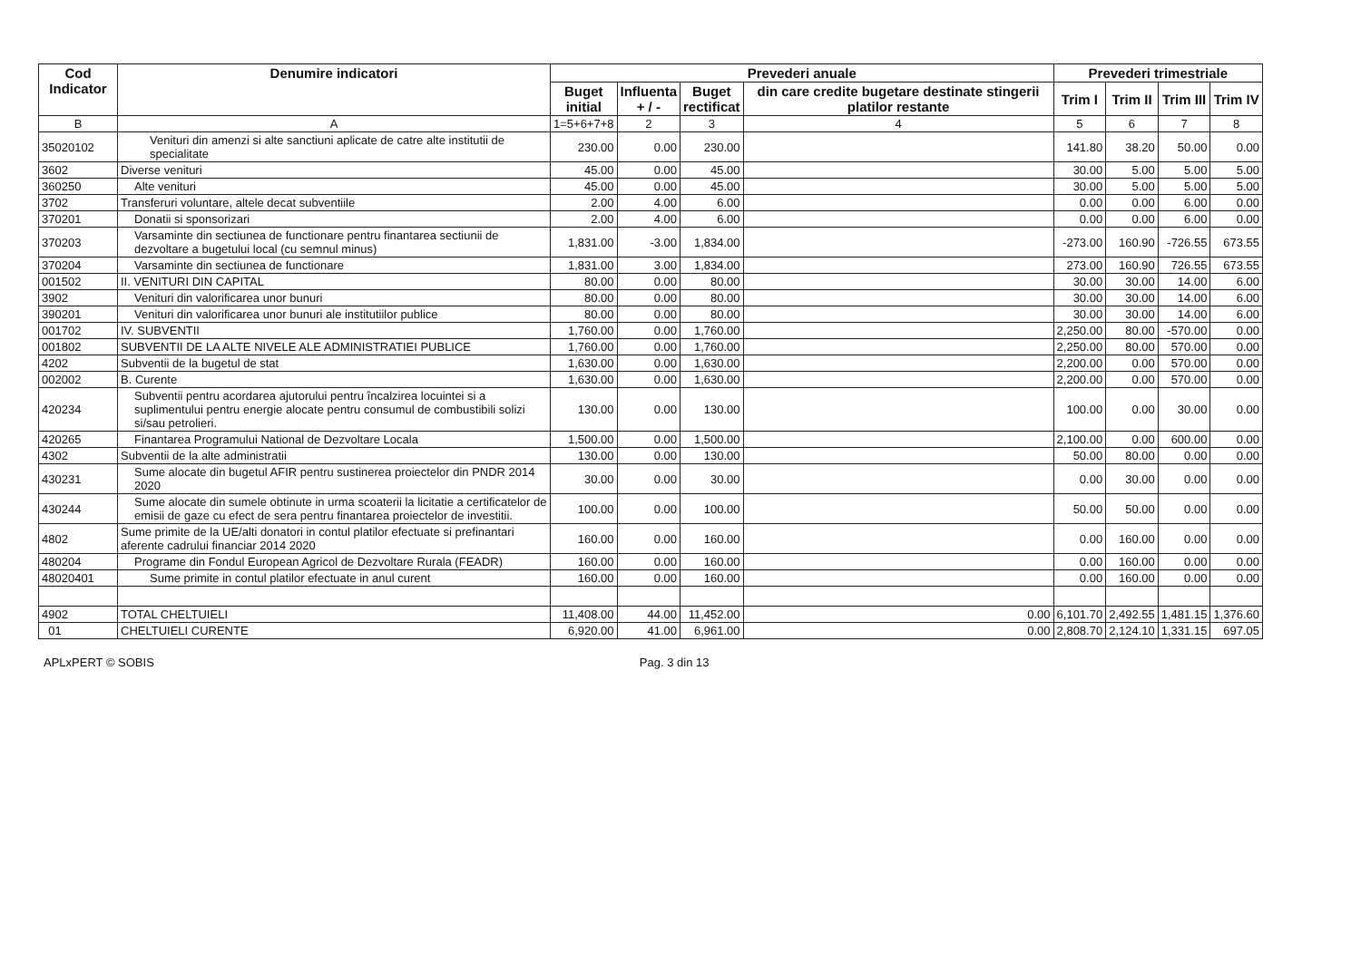| Cod Indicator | Denumire indicatori | Prevederi anuale | | | | Prevederi trimestriale | | | |
| --- | --- | --- | --- | --- | --- | --- | --- | --- | --- |
| | | Buget initial | Influenta + / - | Buget rectificat | din care credite bugetare destinate stingerii platilor restante | Trim I | Trim II | Trim III | Trim IV |
| B | A | 1=5+6+7+8 | 2 | 3 | 4 | 5 | 6 | 7 | 8 |
| 35020102 | Venituri din amenzi si alte sanctiuni aplicate de catre alte institutii de specialitate | 230.00 | 0.00 | 230.00 | | 141.80 | 38.20 | 50.00 | 0.00 |
| 3602 | Diverse venituri | 45.00 | 0.00 | 45.00 | | 30.00 | 5.00 | 5.00 | 5.00 |
| 360250 | Alte venituri | 45.00 | 0.00 | 45.00 | | 30.00 | 5.00 | 5.00 | 5.00 |
| 3702 | Transferuri voluntare, altele decat subventiile | 2.00 | 4.00 | 6.00 | | 0.00 | 0.00 | 6.00 | 0.00 |
| 370201 | Donatii si sponsorizari | 2.00 | 4.00 | 6.00 | | 0.00 | 0.00 | 6.00 | 0.00 |
| 370203 | Varsaminte din sectiunea de functionare pentru finantarea sectiunii de dezvoltare a bugetului local (cu semnul minus) | 1,831.00 | -3.00 | 1,834.00 | | -273.00 | 160.90 | -726.55 | 673.55 |
| 370204 | Varsaminte din sectiunea de functionare | 1,831.00 | 3.00 | 1,834.00 | | 273.00 | 160.90 | 726.55 | 673.55 |
| 001502 | II. VENITURI DIN CAPITAL | 80.00 | 0.00 | 80.00 | | 30.00 | 30.00 | 14.00 | 6.00 |
| 3902 | Venituri din valorificarea unor bunuri | 80.00 | 0.00 | 80.00 | | 30.00 | 30.00 | 14.00 | 6.00 |
| 390201 | Venituri din valorificarea unor bunuri ale institutiilor publice | 80.00 | 0.00 | 80.00 | | 30.00 | 30.00 | 14.00 | 6.00 |
| 001702 | IV. SUBVENTII | 1,760.00 | 0.00 | 1,760.00 | | 2,250.00 | 80.00 | -570.00 | 0.00 |
| 001802 | SUBVENTII DE LA ALTE NIVELE ALE ADMINISTRATIEI PUBLICE | 1,760.00 | 0.00 | 1,760.00 | | 2,250.00 | 80.00 | 570.00 | 0.00 |
| 4202 | Subventii de la bugetul de stat | 1,630.00 | 0.00 | 1,630.00 | | 2,200.00 | 0.00 | 570.00 | 0.00 |
| 002002 | B. Curente | 1,630.00 | 0.00 | 1,630.00 | | 2,200.00 | 0.00 | 570.00 | 0.00 |
| 420234 | Subventii pentru acordarea ajutorului pentru încalzirea locuintei si a suplimentului pentru energie alocate pentru consumul de combustibili solizi si/sau petrolieri. | 130.00 | 0.00 | 130.00 | | 100.00 | 0.00 | 30.00 | 0.00 |
| 420265 | Finantarea Programului National de Dezvoltare Locala | 1,500.00 | 0.00 | 1,500.00 | | 2,100.00 | 0.00 | 600.00 | 0.00 |
| 4302 | Subventii de la alte administratii | 130.00 | 0.00 | 130.00 | | 50.00 | 80.00 | 0.00 | 0.00 |
| 430231 | Sume alocate din bugetul AFIR pentru sustinerea proiectelor din PNDR 2014 2020 | 30.00 | 0.00 | 30.00 | | 0.00 | 30.00 | 0.00 | 0.00 |
| 430244 | Sume alocate din sumele obtinute in urma scoaterii la licitatie a certificatelor de emisii de gaze cu efect de sera pentru finantarea proiectelor de investitii. | 100.00 | 0.00 | 100.00 | | 50.00 | 50.00 | 0.00 | 0.00 |
| 4802 | Sume primite de la UE/alti donatori in contul platilor efectuate si prefinantari aferente cadrului financiar 2014 2020 | 160.00 | 0.00 | 160.00 | | 0.00 | 160.00 | 0.00 | 0.00 |
| 480204 | Programe din Fondul European Agricol de Dezvoltare Rurala (FEADR) | 160.00 | 0.00 | 160.00 | | 0.00 | 160.00 | 0.00 | 0.00 |
| 48020401 | Sume primite in contul platilor efectuate in anul curent | 160.00 | 0.00 | 160.00 | | 0.00 | 160.00 | 0.00 | 0.00 |
| 4902 | TOTAL CHELTUIELI | 11,408.00 | 44.00 | 11,452.00 | 0.00 | 6,101.70 | 2,492.55 | 1,481.15 | 1,376.60 |
| 01 | CHELTUIELI CURENTE | 6,920.00 | 41.00 | 6,961.00 | 0.00 | 2,808.70 | 2,124.10 | 1,331.15 | 697.05 |
APLxPERT © SOBIS Pag. 3 din 13